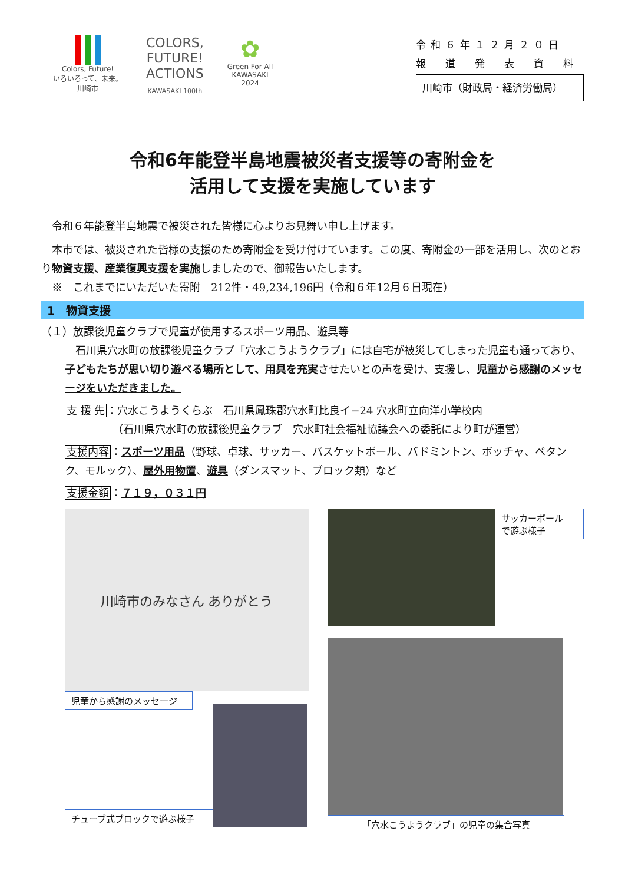Colors, Future!
いろいろって、未来。
川崎市
COLORS,
FUTURE!
ACTIONS
KAWASAKI 100th
✿
Green For All
KAWASAKI
2024
令和６年１２月２０日
報　道　発　表　資　料
川崎市（財政局・経済労働局）
令和6年能登半島地震被災者支援等の寄附金を
活用して支援を実施しています
　令和６年能登半島地震で被災された皆様に心よりお見舞い申し上げます。
　本市では、被災された皆様の支援のため寄附金を受け付けています。この度、寄附金の一部を活用し、次のとおり物資支援、産業復興支援を実施しましたので、御報告いたします。
　※　これまでにいただいた寄附　212件・49,234,196円（令和６年12月６日現在）
1　物資支援
（１）放課後児童クラブで児童が使用するスポーツ用品、遊具等
　石川県穴水町の放課後児童クラブ「穴水こうようクラブ」には自宅が被災してしまった児童も通っており、子どもたちが思い切り遊べる場所として、用具を充実させたいとの声を受け、支援し、児童から感謝のメッセージをいただきました。
支 援 先：穴水こうようくらぶ　石川県鳳珠郡穴水町比良イ−24 穴水町立向洋小学校内
　　　　　（石川県穴水町の放課後児童クラブ　穴水町社会福祉協議会への委託により町が運営）
支援内容：スポーツ用品（野球、卓球、サッカー、バスケットボール、バドミントン、ボッチャ、ペタンク、モルック）、屋外用物置、遊具（ダンスマット、ブロック類）など
支援金額：７１９，０３１円
川崎市のみなさん ありがとう
児童から感謝のメッセージ
チューブ式ブロックで遊ぶ様子
サッカーボール
で遊ぶ様子
「穴水こうようクラブ」の児童の集合写真